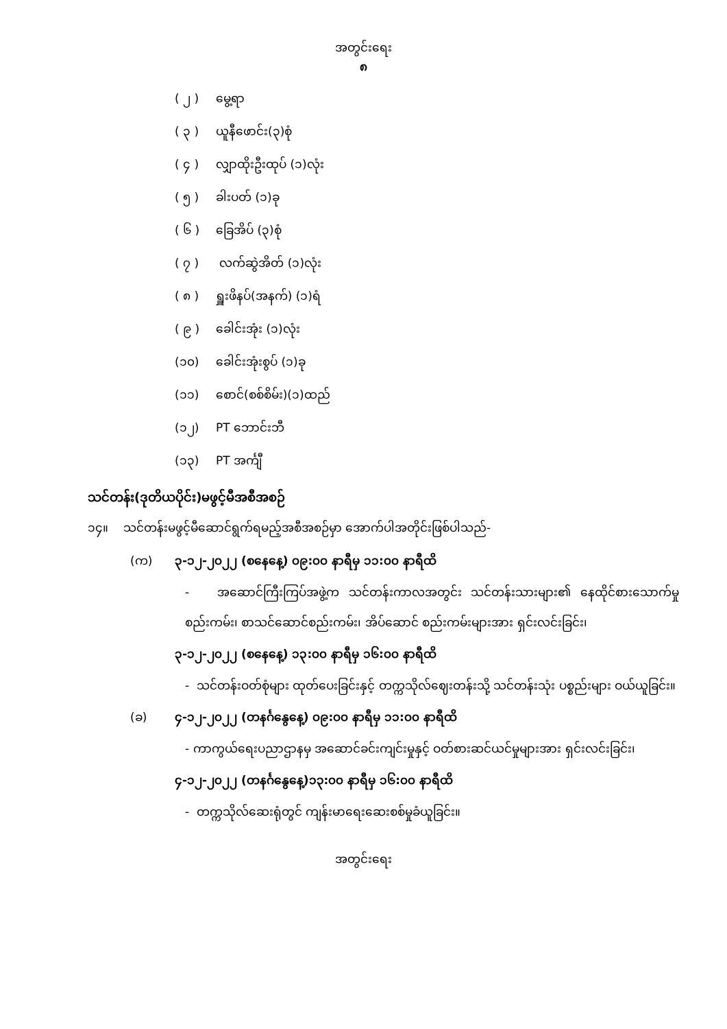အတွင်းရေး
၈
( ၂ ) မွေ့ရာ
( ၃ ) ယူနီဖောင်း(၃)စုံ
( ၄ ) လျှာထိုးဦးထုပ် (၁)လုံး
( ၅ ) ခါးပတ် (၁)ခု
( ၆ ) ခြေအိပ် (၃)စုံ
( ၇ ) လက်ဆွဲအိတ် (၁)လုံး
( ၈ ) ရှူးဖိနပ်(အနက်) (၁)ရံ
( ၉ ) ခေါင်းအုံး (၁)လုံး
(၁၀) ခေါင်းအုံးစွပ် (၁)ခု
(၁၁) စောင်(စစ်စိမ်း)(၁)ထည်
(၁၂) PT ဘောင်းဘီ
(၁၃) PT အင်္ကျီ
သင်တန်း(ဒုတိယပိုင်း)မဖွင့်မီအစီအစဉ်
၁၄။ သင်တန်းမဖွင့်မီဆောင်ရွက်ရမည့်အစီအစဉ်မှာ အောက်ပါအတိုင်းဖြစ်ပါသည်-
(က) ၃-၁၂-၂၀၂၂ (စနေနေ့) ၀၉:၀၀ နာရီမှ ၁၁:၀၀ နာရီထိ
- အဆောင်ကြီးကြပ်အဖွဲ့က သင်တန်းကာလအတွင်း သင်တန်းသားများ၏ နေထိုင်စားသောက်မှုစည်းကမ်း၊ စာသင်ဆောင်စည်းကမ်း၊ အိပ်ဆောင် စည်းကမ်းများအား ရှင်းလင်းခြင်း၊
၃-၁၂-၂၀၂၂ (စနေနေ့) ၁၃:၀၀ နာရီမှ ၁၆:၀၀ နာရီထိ
- သင်တန်းဝတ်စုံများ ထုတ်ပေးခြင်းနှင့် တက္ကသိုလ်ဈေးတန်းသို့ သင်တန်းသုံး ပစ္စည်းများ ဝယ်ယူခြင်း။
(ခ) ၄-၁၂-၂၀၂၂ (တနင်္ဂနွေနေ့) ၀၉:၀၀ နာရီမှ ၁၁:၀၀ နာရီထိ
- ကာကွယ်ရေးပညာဌာနမှ အဆောင်ခင်းကျင်းမှုနှင့် ဝတ်စားဆင်ယင်မှုများအား ရှင်းလင်းခြင်း၊
၄-၁၂-၂၀၂၂ (တနင်္ဂနွေနေ့)၁၃:၀၀ နာရီမှ ၁၆:၀၀ နာရီထိ
- တက္ကသိုလ်ဆေးရုံတွင် ကျန်းမာရေးဆေးစစ်မှုခံယူခြင်း။
အတွင်းရေး